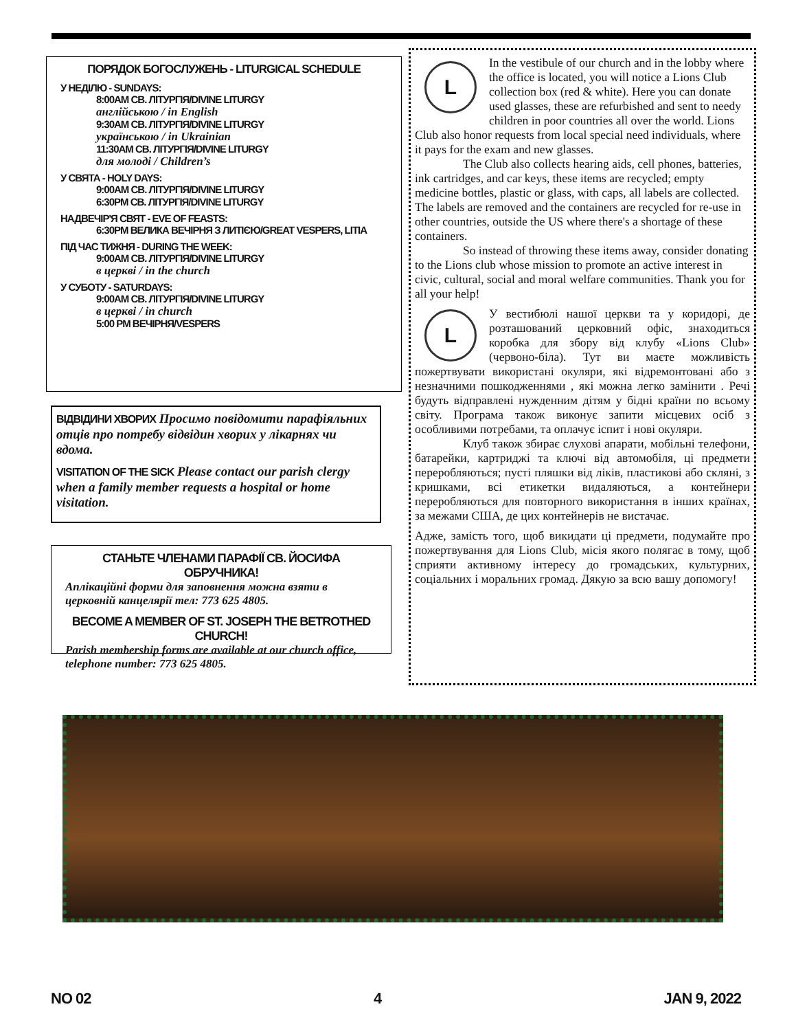ПОРЯДОК БОГОСЛУЖЕНЬ - LITURGICAL SCHEDULE
У НЕДІЛЮ - SUNDAYS:
8:00AM СВ. ЛІТУРГІЯ/DIVINE LITURGY
англійською / in English
9:30AM СВ. ЛІТУРГІЯ/DIVINE LITURGY
українською / in Ukrainian
11:30AM СВ. ЛІТУРГІЯ/DIVINE LITURGY
для молоді / Children’s
У СВЯТА - HOLY DAYS:
9:00AM СВ. ЛІТУРГІЯ/DIVINE LITURGY
6:30PM СВ. ЛІТУРГІЯ/DIVINE LITURGY
НАДВЕЧІР'Я СВЯТ - EVE OF FEASTS:
6:30PM ВЕЛИКА ВЕЧІРНЯ З ЛИТІЄЮ/GREAT VESPERS, LITIA
ПІД ЧАС ТИЖНЯ - DURING THE WEEK:
9:00AM СВ. ЛІТУРГІЯ/DIVINE LITURGY
в церкві / in the church
У СУБОТУ - SATURDAYS:
9:00AM СВ. ЛІТУРГІЯ/DIVINE LITURGY
в церкві / in church
5:00 PM ВЕЧІРНЯ/VESPERS
ВІДВІДИНИ ХВОРИХ Просимо повідомити парафіяльних отців про потребу відвідин хворих у лікарнях чи вдома.
VISITATION OF THE SICK Please contact our parish clergy when a family member requests a hospital or home visitation.
СТАНЬТЕ ЧЛЕНАМИ ПАРАФІЇ СВ. ЙОСИФА ОБРУЧНИКА!
Аплікаційні форми для заповнення можна взяти в церковній канцелярії тел: 773 625 4805.
BECOME A MEMBER OF ST. JOSEPH THE BETROTHED CHURCH!
Parish membership forms are available at our church office, telephone number: 773 625 4805.
L
In the vestibule of our church and in the lobby where the office is located, you will notice a Lions Club collection box (red & white). Here you can donate used glasses, these are refurbished and sent to needy children in poor countries all over the world. Lions Club also honor requests from local special need individuals, where it pays for the exam and new glasses.
The Club also collects hearing aids, cell phones, batteries, ink cartridges, and car keys, these items are recycled; empty medicine bottles, plastic or glass, with caps, all labels are collected. The labels are removed and the containers are recycled for re-use in other countries, outside the US where there's a shortage of these containers.
So instead of throwing these items away, consider donating to the Lions club whose mission to promote an active interest in civic, cultural, social and moral welfare communities. Thank you for all your help!
L
У вестибюлі нашої церкви та у коридорі, де розташований церковний офіс, знаходиться коробка для збору від клубу «Lions Club» (червоно-біла). Тут ви маєте можливість пожертвувати використані окуляри, які відремонтовані або з незначними пошкодженнями , які можна легко замінити . Речі будуть відправлені нужденним дітям у бідні країни по всьому світу. Програма також виконує запити місцевих осіб з особливими потребами, та оплачує іспит і нові окуляри.
Клуб також збирає слухові апарати, мобільні телефони, батарейки, картриджі та ключі від автомобіля, ці предмети переробляються; пусті пляшки від ліків, пластикові або скляні, з кришками, всі етикетки видаляються, а контейнери переробляються для повторного використання в інших країнах, за межами США, де цих контейнерів не вистачає.
Адже, замість того, щоб викидати ці предмети, подумайте про пожертвування для Lions Club, місія якого полягає в тому, щоб сприяти активному інтересу до громадських, культурних, соціальних і моральних громад. Дякую за всю вашу допомогу!
NO 02 4 JAN 9, 2022